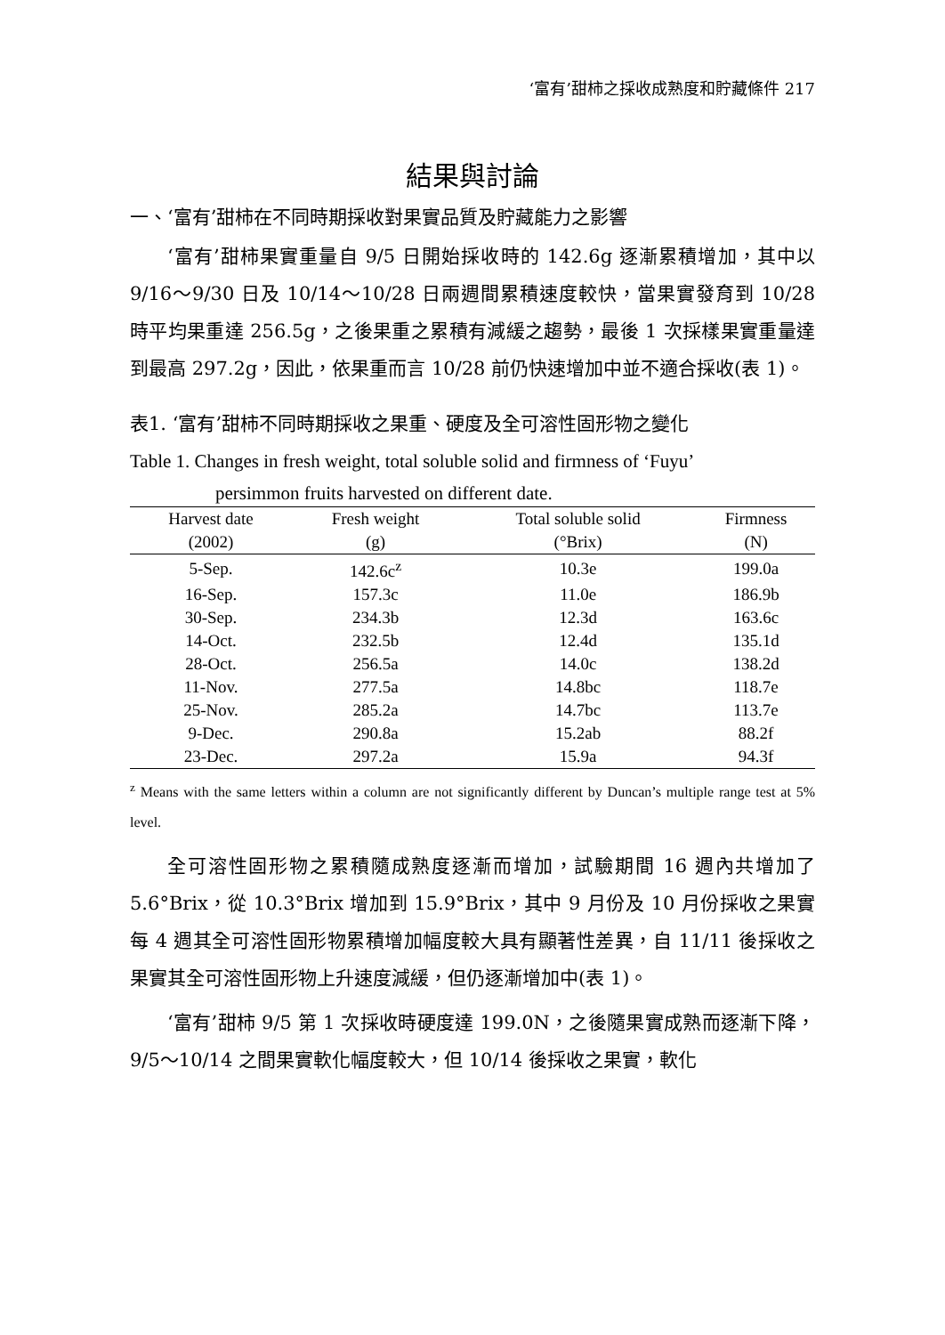‘富有’甜柿之採收成熟度和貯藏條件 217
結果與討論
一、‘富有’甜柿在不同時期採收對果實品質及貯藏能力之影響
‘富有’甜柿果實重量自 9/5 日開始採收時的 142.6g 逐漸累積增加，其中以 9/16～9/30 日及 10/14～10/28 日兩週間累積速度較快，當果實發育到 10/28 時平均果重達 256.5g，之後果重之累積有減緩之趨勢，最後 1 次採樣果實重量達到最高 297.2g，因此，依果重而言 10/28 前仍快速增加中並不適合採收(表 1)。
表1. ‘富有’甜柿不同時期採收之果重、硬度及全可溶性固形物之變化
Table 1. Changes in fresh weight, total soluble solid and firmness of ‘Fuyu’
persimmon fruits harvested on different date.
| Harvest date | Fresh weight | Total soluble solid | Firmness |
| --- | --- | --- | --- |
| (2002) | (g) | (°Brix) | (N) |
| 5-Sep. | 142.6c<sup>z</sup> | 10.3e | 199.0a |
| 16-Sep. | 157.3c | 11.0e | 186.9b |
| 30-Sep. | 234.3b | 12.3d | 163.6c |
| 14-Oct. | 232.5b | 12.4d | 135.1d |
| 28-Oct. | 256.5a | 14.0c | 138.2d |
| 11-Nov. | 277.5a | 14.8bc | 118.7e |
| 25-Nov. | 285.2a | 14.7bc | 113.7e |
| 9-Dec. | 290.8a | 15.2ab | 88.2f |
| 23-Dec. | 297.2a | 15.9a | 94.3f |
<sup>z</sup> Means with the same letters within a column are not significantly different by Duncan’s multiple range test at 5% level.
全可溶性固形物之累積隨成熟度逐漸而增加，試驗期間 16 週內共增加了 5.6°Brix，從 10.3°Brix 增加到 15.9°Brix，其中 9 月份及 10 月份採收之果實每 4 週其全可溶性固形物累積增加幅度較大具有顯著性差異，自 11/11 後採收之果實其全可溶性固形物上升速度減緩，但仍逐漸增加中(表 1)。
‘富有’甜柿 9/5 第 1 次採收時硬度達 199.0N，之後隨果實成熟而逐漸下降，9/5～10/14 之間果實軟化幅度較大，但 10/14 後採收之果實，軟化